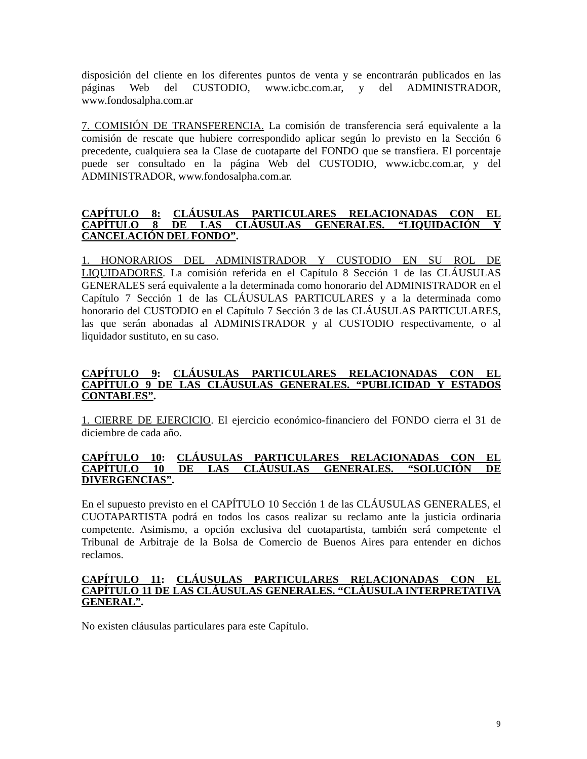disposición del cliente en los diferentes puntos de venta y se encontrarán publicados en las páginas Web del CUSTODIO, www.icbc.com.ar, y del ADMINISTRADOR, www.fondosalpha.com.ar
7. COMISIÓN DE TRANSFERENCIA. La comisión de transferencia será equivalente a la comisión de rescate que hubiere correspondido aplicar según lo previsto en la Sección 6 precedente, cualquiera sea la Clase de cuotaparte del FONDO que se transfiera. El porcentaje puede ser consultado en la página Web del CUSTODIO, www.icbc.com.ar, y del ADMINISTRADOR, www.fondosalpha.com.ar.
CAPÍTULO 8: CLÁUSULAS PARTICULARES RELACIONADAS CON EL CAPÍTULO 8 DE LAS CLÁUSULAS GENERALES. “LIQUIDACIÓN Y CANCELACIÓN DEL FONDO”.
1. HONORARIOS DEL ADMINISTRADOR Y CUSTODIO EN SU ROL DE LIQUIDADORES. La comisión referida en el Capítulo 8 Sección 1 de las CLÁUSULAS GENERALES será equivalente a la determinada como honorario del ADMINISTRADOR en el Capítulo 7 Sección 1 de las CLÁUSULAS PARTICULARES y a la determinada como honorario del CUSTODIO en el Capítulo 7 Sección 3 de las CLÁUSULAS PARTICULARES, las que serán abonadas al ADMINISTRADOR y al CUSTODIO respectivamente, o al liquidador sustituto, en su caso.
CAPÍTULO 9: CLÁUSULAS PARTICULARES RELACIONADAS CON EL CAPÍTULO 9 DE LAS CLÁUSULAS GENERALES. “PUBLICIDAD Y ESTADOS CONTABLES”.
1. CIERRE DE EJERCICIO. El ejercicio económico-financiero del FONDO cierra el 31 de diciembre de cada año.
CAPÍTULO 10: CLÁUSULAS PARTICULARES RELACIONADAS CON EL CAPÍTULO 10 DE LAS CLÁUSULAS GENERALES. “SOLUCIÓN DE DIVERGENCIAS”.
En el supuesto previsto en el CAPÍTULO 10 Sección 1 de las CLÁUSULAS GENERALES, el CUOTAPARTISTA podrá en todos los casos realizar su reclamo ante la justicia ordinaria competente. Asimismo, a opción exclusiva del cuotapartista, también será competente el Tribunal de Arbitraje de la Bolsa de Comercio de Buenos Aires para entender en dichos reclamos.
CAPÍTULO 11: CLÁUSULAS PARTICULARES RELACIONADAS CON EL CAPÍTULO 11 DE LAS CLÁUSULAS GENERALES. “CLÁUSULA INTERPRETATIVA GENERAL”.
No existen cláusulas particulares para este Capítulo.
9